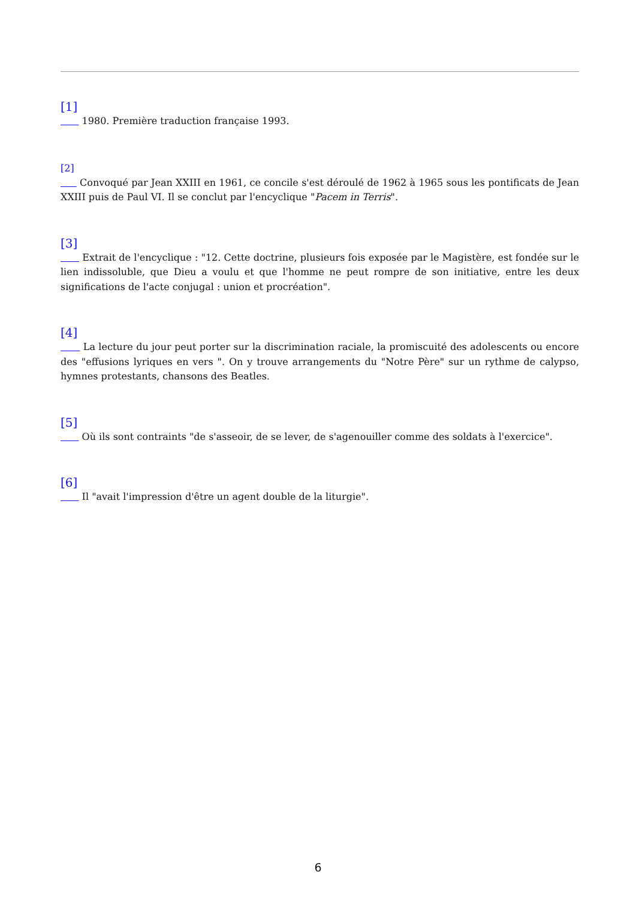[1]
1980. Première traduction française 1993.
[2]
Convoqué par Jean XXIII en 1961, ce concile s'est déroulé de 1962 à 1965 sous les pontificats de Jean XXIII puis de Paul VI. Il se conclut par l'encyclique "Pacem in Terris".
[3]
Extrait de l'encyclique : "12. Cette doctrine, plusieurs fois exposée par le Magistère, est fondée sur le lien indissoluble, que Dieu a voulu et que l'homme ne peut rompre de son initiative, entre les deux significations de l'acte conjugal : union et procréation".
[4]
La lecture du jour peut porter sur la discrimination raciale, la promiscuité des adolescents ou encore des "effusions lyriques en vers ". On y trouve arrangements du "Notre Père" sur un rythme de calypso, hymnes protestants, chansons des Beatles.
[5]
Où ils sont contraints "de s'asseoir, de se lever, de s'agenouiller comme des soldats à l'exercice".
[6]
Il "avait l'impression d'être un agent double de la liturgie".
6